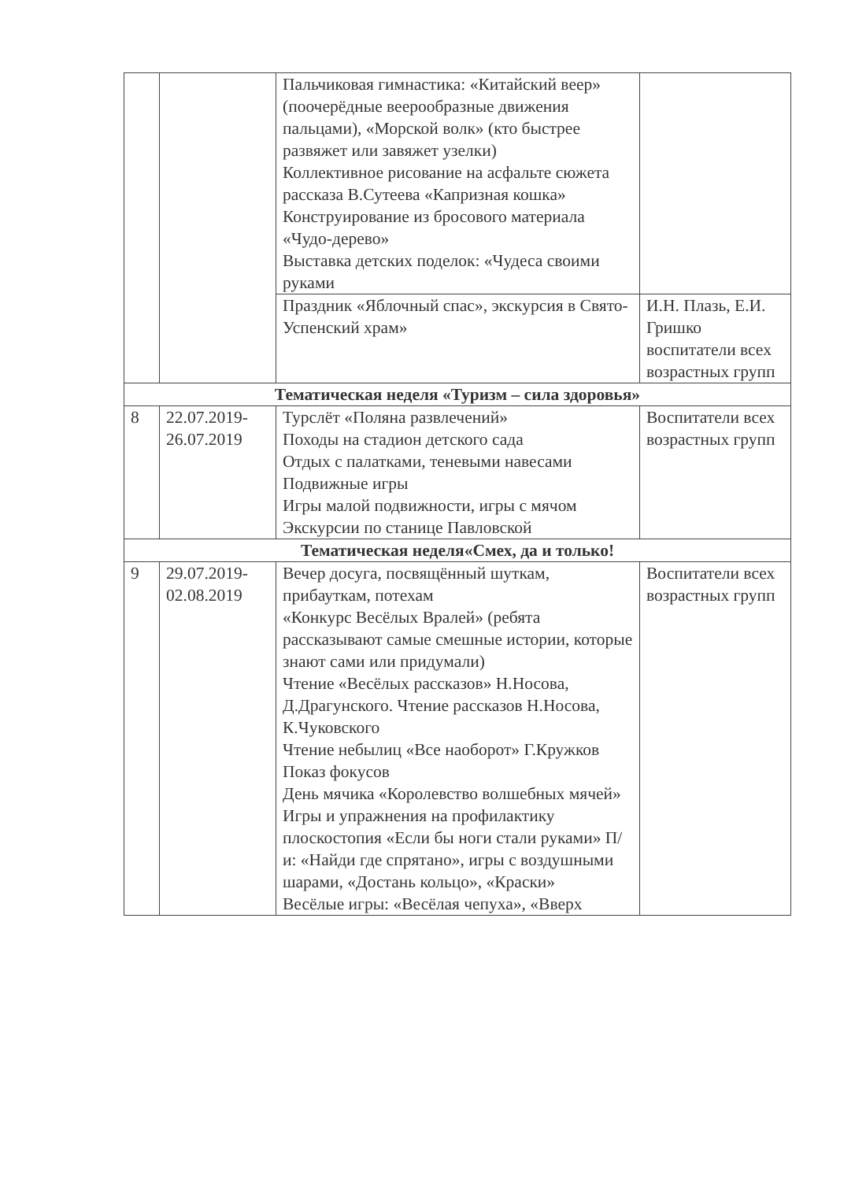| | | Пальчиковая гимнастика: «Китайский веер» (поочерёдные веерообразные движения пальцами), «Морской волк» (кто быстрее развяжет или завяжет узелки) Коллективное рисование на асфальте сюжета рассказа В.Сутеева «Капризная кошка» Конструирование из бросового материала «Чудо-дерево» Выставка детских поделок: «Чудеса своими руками | |
| | | Праздник «Яблочный спас», экскурсия в Свято-Успенский храм» | И.Н. Плазь, Е.И. Гришко воспитатели всех возрастных групп |
| Тематическая неделя «Туризм – сила здоровья» | | | |
| 8 | 22.07.2019-26.07.2019 | Турслёт «Поляна развлечений» Походы на стадион детского сада Отдых с палатками, теневыми навесами Подвижные игры Игры малой подвижности, игры с мячом Экскурсии по станице Павловской | Воспитатели всех возрастных групп |
| Тематическая неделя«Смех, да и только! | | | |
| 9 | 29.07.2019-02.08.2019 | Вечер досуга, посвящённый шуткам, прибауткам, потехам «Конкурс Весёлых Вралей» (ребята рассказывают самые смешные истории, которые знают сами или придумали) Чтение «Весёлых рассказов» Н.Носова, Д.Драгунского. Чтение рассказов Н.Носова, К.Чуковского Чтение небылиц «Все наоборот» Г.Кружков Показ фокусов День мячика «Королевство волшебных мячей» Игры и упражнения на профилактику плоскостопия «Если бы ноги стали руками» П/и: «Найди где спрятано», игры с воздушными шарами, «Достань кольцо», «Краски» Весёлые игры: «Весёлая чепуха», «Вверх | Воспитатели всех возрастных групп |